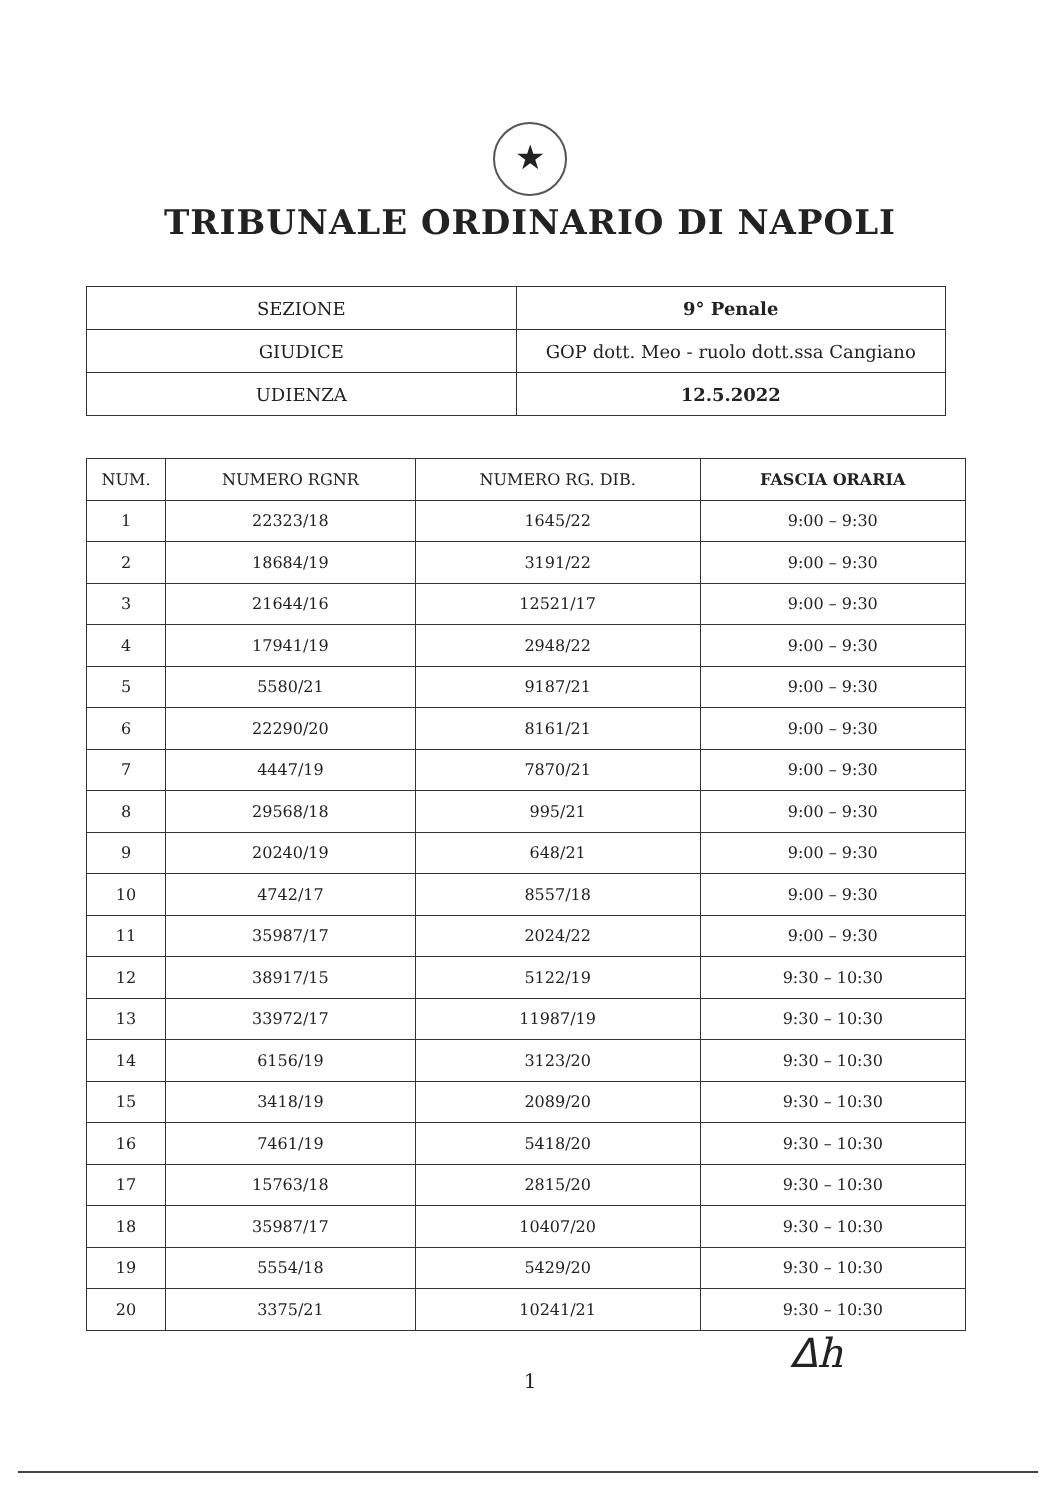★
TRIBUNALE ORDINARIO DI NAPOLI
| SEZIONE | 9° Penale |
| GIUDICE | GOP dott. Meo - ruolo dott.ssa Cangiano |
| UDIENZA | 12.5.2022 |
| NUM. | NUMERO RGNR | NUMERO RG. DIB. | FASCIA ORARIA |
| --- | --- | --- | --- |
| 1 | 22323/18 | 1645/22 | 9:00 – 9:30 |
| 2 | 18684/19 | 3191/22 | 9:00 – 9:30 |
| 3 | 21644/16 | 12521/17 | 9:00 – 9:30 |
| 4 | 17941/19 | 2948/22 | 9:00 – 9:30 |
| 5 | 5580/21 | 9187/21 | 9:00 – 9:30 |
| 6 | 22290/20 | 8161/21 | 9:00 – 9:30 |
| 7 | 4447/19 | 7870/21 | 9:00 – 9:30 |
| 8 | 29568/18 | 995/21 | 9:00 – 9:30 |
| 9 | 20240/19 | 648/21 | 9:00 – 9:30 |
| 10 | 4742/17 | 8557/18 | 9:00 – 9:30 |
| 11 | 35987/17 | 2024/22 | 9:00 – 9:30 |
| 12 | 38917/15 | 5122/19 | 9:30 – 10:30 |
| 13 | 33972/17 | 11987/19 | 9:30 – 10:30 |
| 14 | 6156/19 | 3123/20 | 9:30 – 10:30 |
| 15 | 3418/19 | 2089/20 | 9:30 – 10:30 |
| 16 | 7461/19 | 5418/20 | 9:30 – 10:30 |
| 17 | 15763/18 | 2815/20 | 9:30 – 10:30 |
| 18 | 35987/17 | 10407/20 | 9:30 – 10:30 |
| 19 | 5554/18 | 5429/20 | 9:30 – 10:30 |
| 20 | 3375/21 | 10241/21 | 9:30 – 10:30 |
1
ᐃh